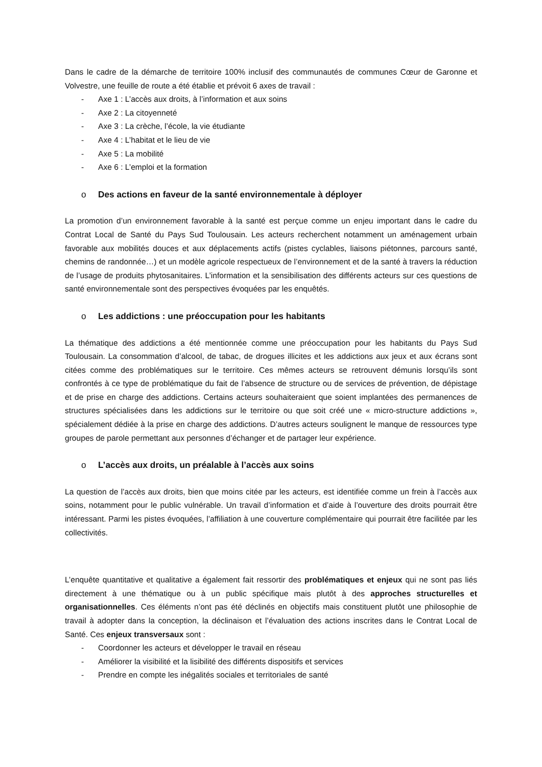Dans le cadre de la démarche de territoire 100% inclusif des communautés de communes Cœur de Garonne et Volvestre, une feuille de route a été établie et prévoit 6 axes de travail :
- Axe 1 : L’accès aux droits, à l’information et aux soins
- Axe 2 : La citoyenneté
- Axe 3 : La crèche, l’école, la vie étudiante
- Axe 4 : L’habitat et le lieu de vie
- Axe 5 : La mobilité
- Axe 6 : L’emploi et la formation
o Des actions en faveur de la santé environnementale à déployer
La promotion d’un environnement favorable à la santé est perçue comme un enjeu important dans le cadre du Contrat Local de Santé du Pays Sud Toulousain. Les acteurs recherchent notamment un aménagement urbain favorable aux mobilités douces et aux déplacements actifs (pistes cyclables, liaisons piétonnes, parcours santé, chemins de randonnée…) et un modèle agricole respectueux de l’environnement et de la santé à travers la réduction de l’usage de produits phytosanitaires. L’information et la sensibilisation des différents acteurs sur ces questions de santé environnementale sont des perspectives évoquées par les enquêtés.
o Les addictions : une préoccupation pour les habitants
La thématique des addictions a été mentionnée comme une préoccupation pour les habitants du Pays Sud Toulousain. La consommation d’alcool, de tabac, de drogues illicites et les addictions aux jeux et aux écrans sont citées comme des problématiques sur le territoire. Ces mêmes acteurs se retrouvent démunis lorsqu’ils sont confrontés à ce type de problématique du fait de l’absence de structure ou de services de prévention, de dépistage et de prise en charge des addictions. Certains acteurs souhaiteraient que soient implantées des permanences de structures spécialisées dans les addictions sur le territoire ou que soit créé une « micro-structure addictions », spécialement dédiée à la prise en charge des addictions. D’autres acteurs soulignent le manque de ressources type groupes de parole permettant aux personnes d’échanger et de partager leur expérience.
o L’accès aux droits, un préalable à l’accès aux soins
La question de l’accès aux droits, bien que moins citée par les acteurs, est identifiée comme un frein à l’accès aux soins, notamment pour le public vulnérable. Un travail d’information et d’aide à l’ouverture des droits pourrait être intéressant. Parmi les pistes évoquées, l’affiliation à une couverture complémentaire qui pourrait être facilitée par les collectivités.
L’enquête quantitative et qualitative a également fait ressortir des problématiques et enjeux qui ne sont pas liés directement à une thématique ou à un public spécifique mais plutôt à des approches structurelles et organisationnelles. Ces éléments n’ont pas été déclinés en objectifs mais constituent plutôt une philosophie de travail à adopter dans la conception, la déclinaison et l’évaluation des actions inscrites dans le Contrat Local de Santé. Ces enjeux transversaux sont :
- Coordonner les acteurs et développer le travail en réseau
- Améliorer la visibilité et la lisibilité des différents dispositifs et services
- Prendre en compte les inégalités sociales et territoriales de santé